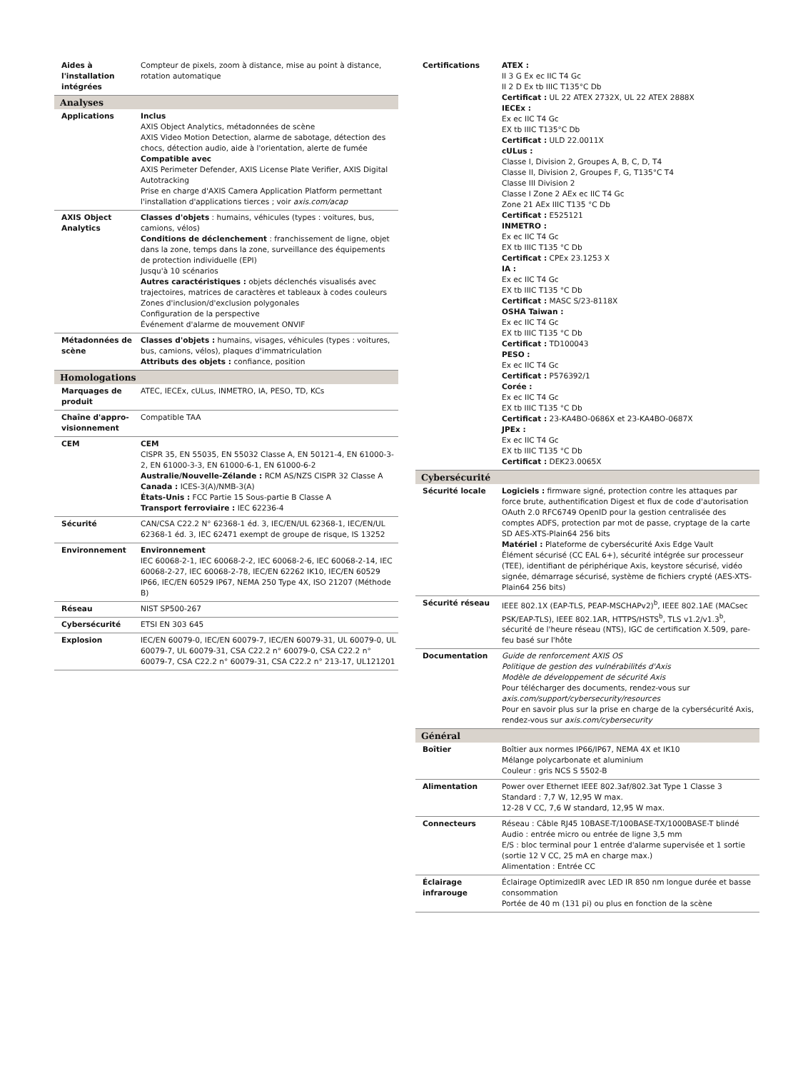| Aides à l'installation intégrées | Compteur de pixels, zoom à distance, mise au point à distance, rotation automatique |
| Analyses | |
| Applications | Inclus AXIS Object Analytics, métadonnées de scène AXIS Video Motion Detection, alarme de sabotage, détection des chocs, détection audio, aide à l'orientation, alerte de fumée Compatible avec AXIS Perimeter Defender, AXIS License Plate Verifier, AXIS Digital Autotracking Prise en charge d'AXIS Camera Application Platform permettant l'installation d'applications tierces ; voir axis.com/acap |
| AXIS Object Analytics | Classes d'objets : humains, véhicules (types : voitures, bus, camions, vélos) Conditions de déclenchement : franchissement de ligne, objet dans la zone, temps dans la zone, surveillance des équipements de protection individuelle (EPI) Jusqu'à 10 scénarios Autres caractéristiques : objets déclenchés visualisés avec trajectoires, matrices de caractères et tableaux à codes couleurs Zones d'inclusion/d'exclusion polygonales Configuration de la perspective Événement d'alarme de mouvement ONVIF |
| Métadonnées de scène | Classes d'objets : humains, visages, véhicules (types : voitures, bus, camions, vélos), plaques d'immatriculation Attributs des objets : confiance, position |
| Homologations | |
| Marquages de produit | ATEC, IECEx, cULus, INMETRO, IA, PESO, TD, KCs |
| Chaîne d'appro­visionnement | Compatible TAA |
| CEM | CEM CISPR 35, EN 55035, EN 55032 Classe A, EN 50121-4, EN 61000-3-2, EN 61000-3-3, EN 61000-6-1, EN 61000-6-2 Australie/Nouvelle-Zélande : RCM AS/NZS CISPR 32 Classe A Canada : ICES-3(A)/NMB-3(A) États-Unis : FCC Partie 15 Sous-partie B Classe A Transport ferroviaire : IEC 62236-4 |
| Sécurité | CAN/CSA C22.2 N° 62368-1 éd. 3, IEC/EN/UL 62368-1, IEC/EN/UL 62368-1 éd. 3, IEC 62471 exempt de groupe de risque, IS 13252 |
| Environnement | Environnement IEC 60068-2-1, IEC 60068-2-2, IEC 60068-2-6, IEC 60068-2-14, IEC 60068-2-27, IEC 60068-2-78, IEC/EN 62262 IK10, IEC/EN 60529 IP66, IEC/EN 60529 IP67, NEMA 250 Type 4X, ISO 21207 (Méthode B) |
| Réseau | NIST SP500-267 |
| Cybersécurité | ETSI EN 303 645 |
| Explosion | IEC/EN 60079-0, IEC/EN 60079-7, IEC/EN 60079-31, UL 60079-0, UL 60079-7, UL 60079-31, CSA C22.2 n° 60079-0, CSA C22.2 n° 60079-7, CSA C22.2 n° 60079-31, CSA C22.2 n° 213-17, UL121201 |
| Certifications | ATEX : II 3 G Ex ec IIC T4 Gc II 2 D Ex tb IIIC T135°C Db Certificat : UL 22 ATEX 2732X, UL 22 ATEX 2888X IECEx : Ex ec IIC T4 Gc EX tb IIIC T135°C Db Certificat : ULD 22.0011X cULus : Classe I, Division 2, Groupes A, B, C, D, T4 Classe II, Division 2, Groupes F, G, T135°C T4 Classe III Division 2 Classe I Zone 2 AEx ec IIC T4 Gc Zone 21 AEx IIIC T135 °C Db Certificat : E525121 INMETRO : Ex ec IIC T4 Gc EX tb IIIC T135 °C Db Certificat : CPEx 23.1253 X IA : Ex ec IIC T4 Gc EX tb IIIC T135 °C Db Certificat : MASC S/23-8118X OSHA Taiwan : Ex ec IIC T4 Gc EX tb IIIC T135 °C Db Certificat : TD100043 PESO : Ex ec IIC T4 Gc Certificat : P576392/1 Corée : Ex ec IIC T4 Gc EX tb IIIC T135 °C Db Certificat : 23-KA4BO-0686X et 23-KA4BO-0687X JPEx : Ex ec IIC T4 Gc EX tb IIIC T135 °C Db Certificat : DEK23.0065X |
| Cybersécurité | |
| Sécurité locale | Logiciels : firmware signé, protection contre les attaques par force brute, authentification Digest et flux de code d'autorisation OAuth 2.0 RFC6749 OpenID pour la gestion centralisée des comptes ADFS, protection par mot de passe, cryptage de la carte SD AES-XTS-Plain64 256 bits Matériel : Plateforme de cybersécurité Axis Edge Vault Élément sécurisé (CC EAL 6+), sécurité intégrée sur processeur (TEE), identifiant de périphérique Axis, keystore sécurisé, vidéo signée, démarrage sécurisé, système de fichiers crypté (AES-XTS-Plain64 256 bits) |
| Sécurité réseau | IEEE 802.1X (EAP-TLS, PEAP-MSCHAPv2)<sup>b</sup>, IEEE 802.1AE (MACsec PSK/EAP-TLS), IEEE 802.1AR, HTTPS/HSTS<sup>b</sup>, TLS v1.2/v1.3<sup>b</sup>, sécurité de l'heure réseau (NTS), IGC de certification X.509, pare-feu basé sur l'hôte |
| Documentation | Guide de renforcement AXIS OS Politique de gestion des vulnérabilités d'Axis Modèle de développement de sécurité Axis Pour télécharger des documents, rendez-vous sur axis.com/support/cybersecurity/resources Pour en savoir plus sur la prise en charge de la cybersécurité Axis, rendez-vous sur axis.com/cybersecurity |
| Général | |
| Boîtier | Boîtier aux normes IP66/IP67, NEMA 4X et IK10 Mélange polycarbonate et aluminium Couleur : gris NCS S 5502-B |
| Alimentation | Power over Ethernet IEEE 802.3af/802.3at Type 1 Classe 3 Standard : 7,7 W, 12,95 W max. 12-28 V CC, 7,6 W standard, 12,95 W max. |
| Connecteurs | Réseau : Câble RJ45 10BASE-T/100BASE-TX/1000BASE-T blindé Audio : entrée micro ou entrée de ligne 3,5 mm E/S : bloc terminal pour 1 entrée d'alarme supervisée et 1 sortie (sortie 12 V CC, 25 mA en charge max.) Alimentation : Entrée CC |
| Éclairage infrarouge | Éclairage OptimizedIR avec LED IR 850 nm longue durée et basse consommation Portée de 40 m (131 pi) ou plus en fonction de la scène |